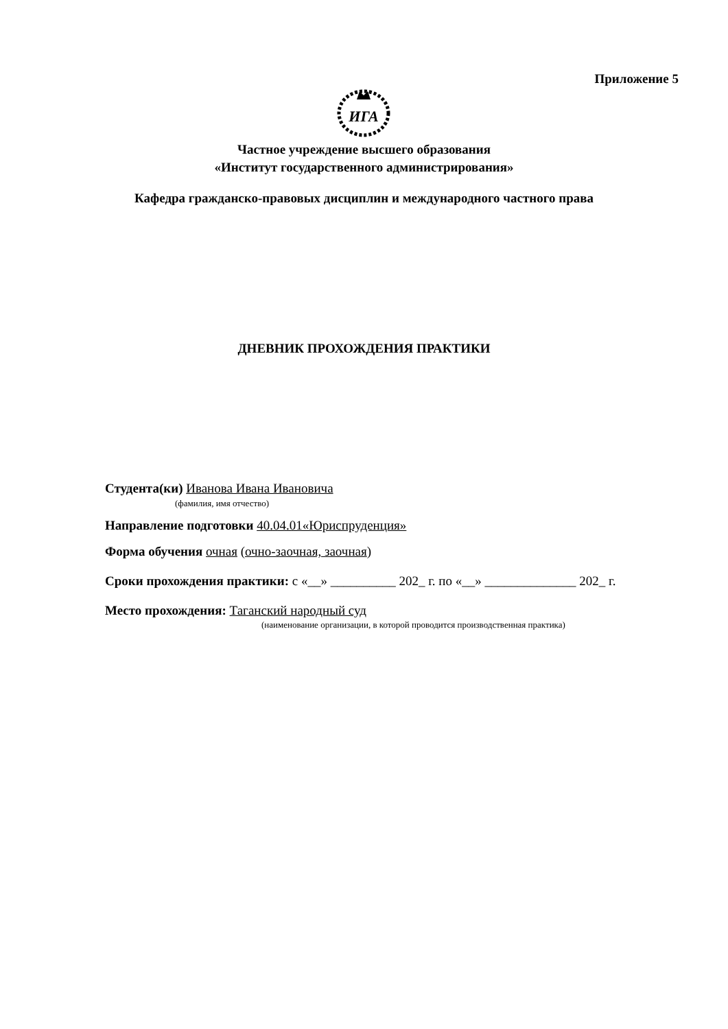Приложение 5
ИГА
Частное учреждение высшего образования
«Институт государственного администрирования»
Кафедра гражданско-правовых дисциплин и международного частного права
ДНЕВНИК ПРОХОЖДЕНИЯ ПРАКТИКИ
Студента(ки) Иванова Ивана Ивановича
(фамилия, имя отчество)
Направление подготовки 40.04.01«Юриспруденция»
Форма обучения очная (очно-заочная, заочная)
Сроки прохождения практики: с «__» __________ 202_ г. по «__» ______________ 202_ г.
Место прохождения: Таганский народный суд
(наименование организации, в которой проводится производственная практика)